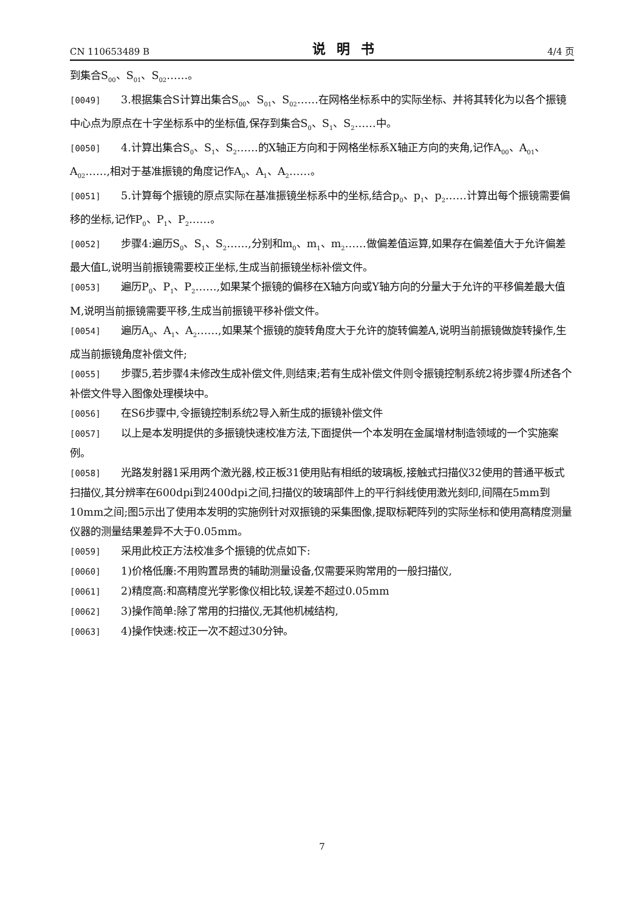CN 110653489 B 说明书 4/4 页
到集合S<sub>00</sub>、S<sub>01</sub>、S<sub>02</sub>……。
[0049] 3.根据集合S计算出集合S<sub>00</sub>、S<sub>01</sub>、S<sub>02</sub>……在网格坐标系中的实际坐标、并将其转化为以各个振镜中心点为原点在十字坐标系中的坐标值,保存到集合S<sub>0</sub>、S<sub>1</sub>、S<sub>2</sub>……中。
[0050] 4.计算出集合S<sub>0</sub>、S<sub>1</sub>、S<sub>2</sub>……的X轴正方向和于网格坐标系X轴正方向的夹角,记作A<sub>00</sub>、A<sub>01</sub>、A<sub>02</sub>……,相对于基准振镜的角度记作A<sub>0</sub>、A<sub>1</sub>、A<sub>2</sub>……。
[0051] 5.计算每个振镜的原点实际在基准振镜坐标系中的坐标,结合p<sub>0</sub>、p<sub>1</sub>、p<sub>2</sub>……计算出每个振镜需要偏移的坐标,记作P<sub>0</sub>、P<sub>1</sub>、P<sub>2</sub>……。
[0052] 步骤4:遍历S<sub>0</sub>、S<sub>1</sub>、S<sub>2</sub>……,分别和m<sub>0</sub>、m<sub>1</sub>、m<sub>2</sub>……做偏差值运算,如果存在偏差值大于允许偏差最大值L,说明当前振镜需要校正坐标,生成当前振镜坐标补偿文件。
[0053] 遍历P<sub>0</sub>、P<sub>1</sub>、P<sub>2</sub>……,如果某个振镜的偏移在X轴方向或Y轴方向的分量大于允许的平移偏差最大值M,说明当前振镜需要平移,生成当前振镜平移补偿文件。
[0054] 遍历A<sub>0</sub>、A<sub>1</sub>、A<sub>2</sub>……,如果某个振镜的旋转角度大于允许的旋转偏差A,说明当前振镜做旋转操作,生成当前振镜角度补偿文件;
[0055] 步骤5,若步骤4未修改生成补偿文件,则结束;若有生成补偿文件则令振镜控制系统2将步骤4所述各个补偿文件导入图像处理模块中。
[0056] 在S6步骤中,令振镜控制系统2导入新生成的振镜补偿文件
[0057] 以上是本发明提供的多振镜快速校准方法,下面提供一个本发明在金属增材制造领域的一个实施案例。
[0058] 光路发射器1采用两个激光器,校正板31使用贴有相纸的玻璃板,接触式扫描仪32使用的普通平板式扫描仪,其分辨率在600dpi到2400dpi之间,扫描仪的玻璃部件上的平行斜线使用激光刻印,间隔在5mm到10mm之间;图5示出了使用本发明的实施例针对双振镜的采集图像,提取标靶阵列的实际坐标和使用高精度测量仪器的测量结果差异不大于0.05mm。
[0059] 采用此校正方法校准多个振镜的优点如下:
[0060] 1)价格低廉:不用购置昂贵的辅助测量设备,仅需要采购常用的一般扫描仪,
[0061] 2)精度高:和高精度光学影像仪相比较,误差不超过0.05mm
[0062] 3)操作简单:除了常用的扫描仪,无其他机械结构,
[0063] 4)操作快速:校正一次不超过30分钟。
7